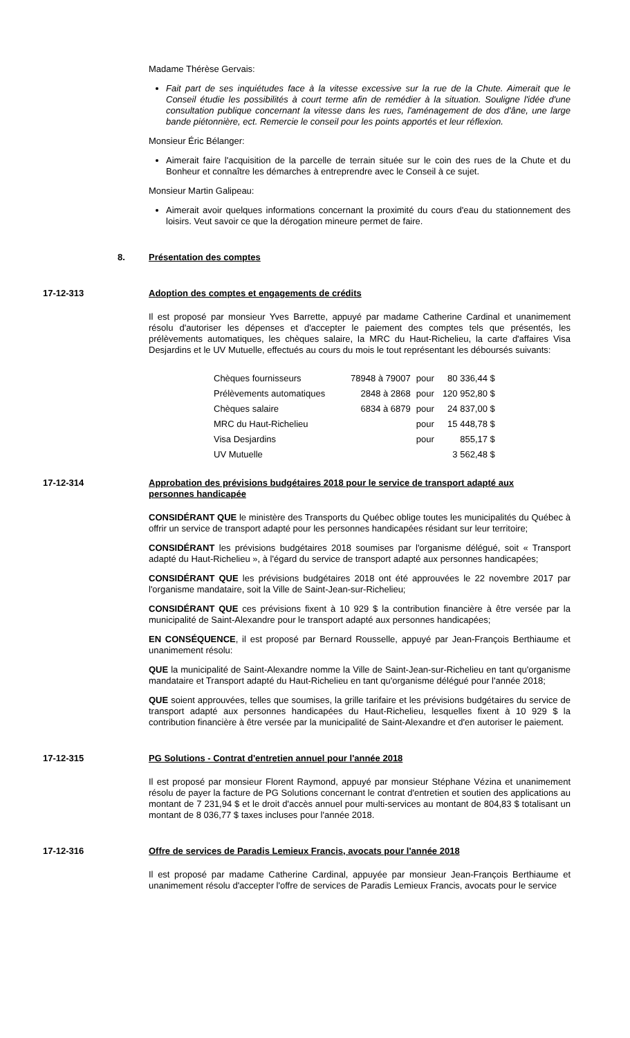Madame Thérèse Gervais:
Fait part de ses inquiétudes face à la vitesse excessive sur la rue de la Chute. Aimerait que le Conseil étudie les possibilités à court terme afin de remédier à la situation. Souligne l'idée d'une consultation publique concernant la vitesse dans les rues, l'aménagement de dos d'âne, une large bande piétonnière, ect. Remercie le conseil pour les points apportés et leur réflexion.
Monsieur Éric Bélanger:
Aimerait faire l'acquisition de la parcelle de terrain située sur le coin des rues de la Chute et du Bonheur et connaître les démarches à entreprendre avec le Conseil à ce sujet.
Monsieur Martin Galipeau:
Aimerait avoir quelques informations concernant la proximité du cours d'eau du stationnement des loisirs. Veut savoir ce que la dérogation mineure permet de faire.
8. Présentation des comptes
17-12-313 Adoption des comptes et engagements de crédits
Il est proposé par monsieur Yves Barrette, appuyé par madame Catherine Cardinal et unanimement résolu d'autoriser les dépenses et d'accepter le paiement des comptes tels que présentés, les prélèvements automatiques, les chèques salaire, la MRC du Haut-Richelieu, la carte d'affaires Visa Desjardins et le UV Mutuelle, effectués au cours du mois le tout représentant les déboursés suivants:
| Chèques fournisseurs | 78948 à 79007 | pour | 80 336,44 $ |
| Prélèvements automatiques | 2848 à 2868 | pour | 120 952,80 $ |
| Chèques salaire | 6834 à 6879 | pour | 24 837,00 $ |
| MRC du Haut-Richelieu | | pour | 15 448,78 $ |
| Visa Desjardins | | pour | 855,17 $ |
| UV Mutuelle | | | 3 562,48 $ |
17-12-314 Approbation des prévisions budgétaires 2018 pour le service de transport adapté aux personnes handicapée
CONSIDÉRANT QUE le ministère des Transports du Québec oblige toutes les municipalités du Québec à offrir un service de transport adapté pour les personnes handicapées résidant sur leur territoire;
CONSIDÉRANT les prévisions budgétaires 2018 soumises par l'organisme délégué, soit « Transport adapté du Haut-Richelieu », à l'égard du service de transport adapté aux personnes handicapées;
CONSIDÉRANT QUE les prévisions budgétaires 2018 ont été approuvées le 22 novembre 2017 par l'organisme mandataire, soit la Ville de Saint-Jean-sur-Richelieu;
CONSIDÉRANT QUE ces prévisions fixent à 10 929 $ la contribution financière à être versée par la municipalité de Saint-Alexandre pour le transport adapté aux personnes handicapées;
EN CONSÉQUENCE, il est proposé par Bernard Rousselle, appuyé par Jean-François Berthiaume et unanimement résolu:
QUE la municipalité de Saint-Alexandre nomme la Ville de Saint-Jean-sur-Richelieu en tant qu'organisme mandataire et Transport adapté du Haut-Richelieu en tant qu'organisme délégué pour l'année 2018;
QUE soient approuvées, telles que soumises, la grille tarifaire et les prévisions budgétaires du service de transport adapté aux personnes handicapées du Haut-Richelieu, lesquelles fixent à 10 929 $ la contribution financière à être versée par la municipalité de Saint-Alexandre et d'en autoriser le paiement.
17-12-315 PG Solutions - Contrat d'entretien annuel pour l'année 2018
Il est proposé par monsieur Florent Raymond, appuyé par monsieur Stéphane Vézina et unanimement résolu de payer la facture de PG Solutions concernant le contrat d'entretien et soutien des applications au montant de 7 231,94 $ et le droit d'accès annuel pour multi-services au montant de 804,83 $ totalisant un montant de 8 036,77 $ taxes incluses pour l'année 2018.
17-12-316 Offre de services de Paradis Lemieux Francis, avocats pour l'année 2018
Il est proposé par madame Catherine Cardinal, appuyée par monsieur Jean-François Berthiaume et unanimement résolu d'accepter l'offre de services de Paradis Lemieux Francis, avocats pour le service